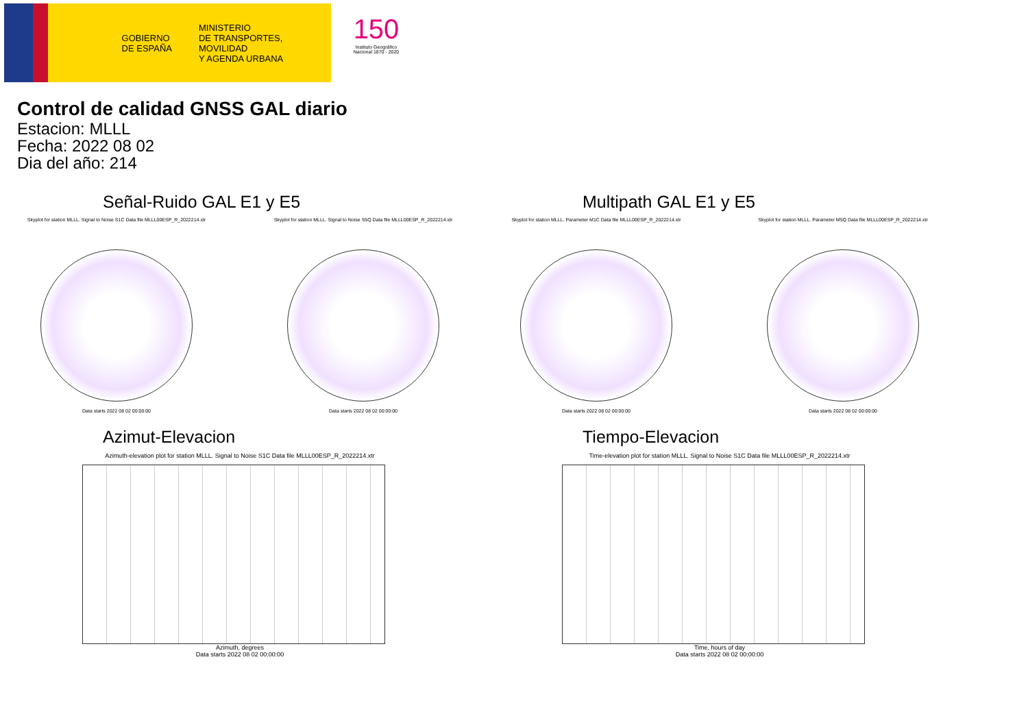GOBIERNO
DE ESPAÑA
MINISTERIO
DE TRANSPORTES, MOVILIDAD
Y AGENDA URBANA
150
Instituto Geográfico Nacional 1870 - 2020
Control de calidad GNSS GAL diario
Estacion: MLLL
Fecha: 2022 08 02
Dia del año: 214
Señal-Ruido GAL E1 y E5
Skyplot for station MLLL. Signal to Noise S1C Data file MLLL00ESP_R_2022214.xtr
Data starts 2022 08 02 00:00:00
Skyplot for station MLLL. Signal to Noise S5Q Data file MLLL00ESP_R_2022214.xtr
Data starts 2022 08 02 00:00:00
Multipath GAL E1 y E5
Skyplot for station MLLL. Parameter M1C Data file MLLL00ESP_R_2022214.xtr
Data starts 2022 08 02 00:00:00
Skyplot for station MLLL. Parameter M5Q Data file MLLL00ESP_R_2022214.xtr
Data starts 2022 08 02 00:00:00
Azimut-Elevacion
Azimuth-elevation plot for station MLLL. Signal to Noise S1C Data file MLLL00ESP_R_2022214.xtr
Azimuth, degrees
Data starts 2022 08 02 00:00:00
Tiempo-Elevacion
Time-elevation plot for station MLLL. Signal to Noise S1C Data file MLLL00ESP_R_2022214.xtr
Time, hours of day
Data starts 2022 08 02 00:00:00